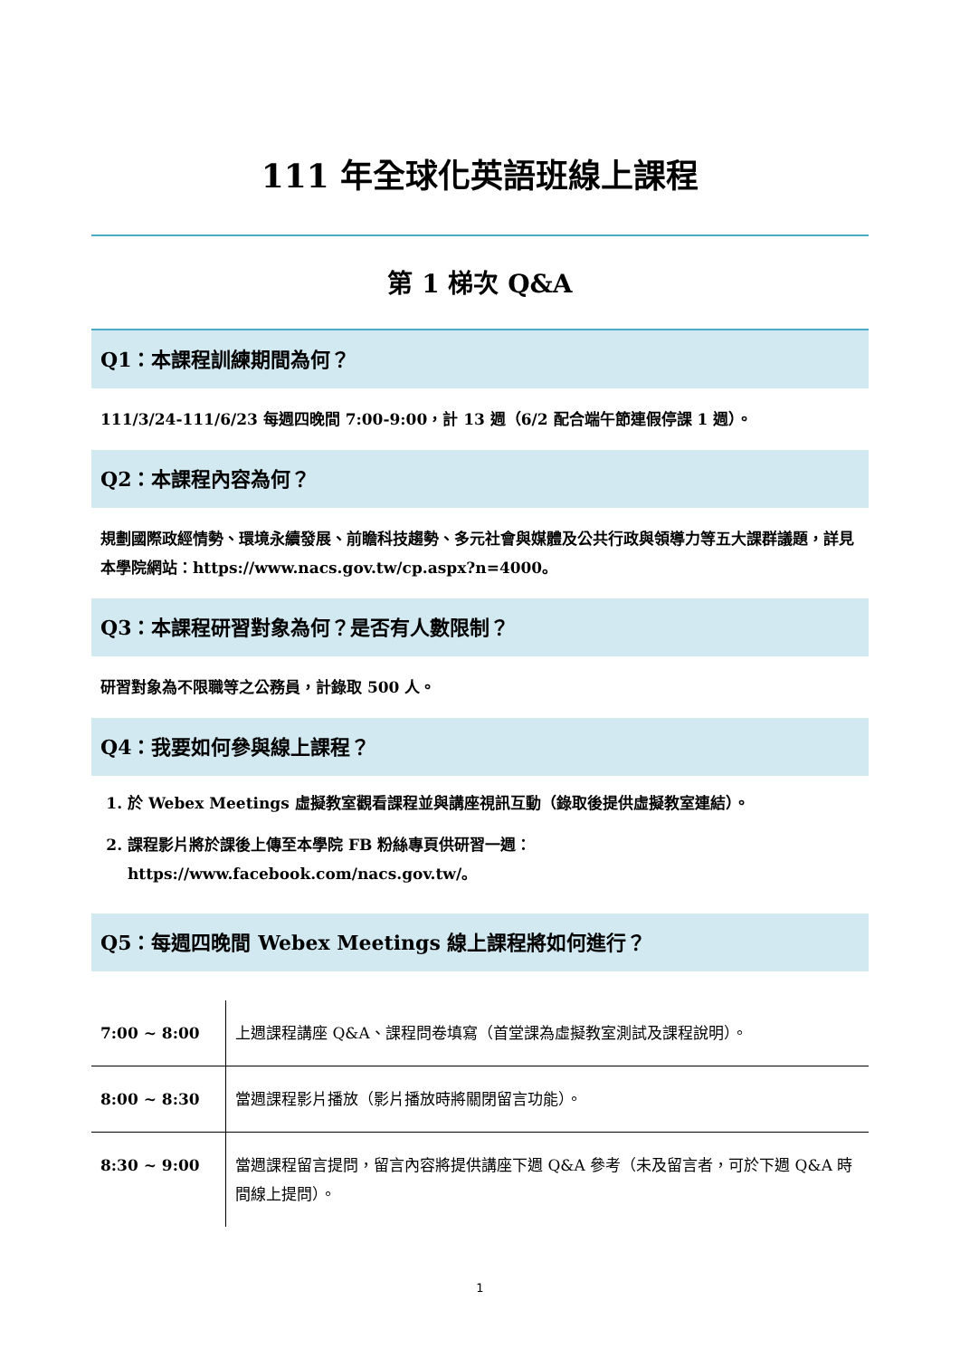111 年全球化英語班線上課程
第 1 梯次 Q&A
Q1：本課程訓練期間為何？
111/3/24-111/6/23 每週四晚間 7:00-9:00，計 13 週（6/2 配合端午節連假停課 1 週）。
Q2：本課程內容為何？
規劃國際政經情勢、環境永續發展、前瞻科技趨勢、多元社會與媒體及公共行政與領導力等五大課群議題，詳見本學院網站：https://www.nacs.gov.tw/cp.aspx?n=4000。
Q3：本課程研習對象為何？是否有人數限制？
研習對象為不限職等之公務員，計錄取 500 人。
Q4：我要如何參與線上課程？
1. 於 Webex Meetings 虛擬教室觀看課程並與講座視訊互動（錄取後提供虛擬教室連結）。
2. 課程影片將於課後上傳至本學院 FB 粉絲專頁供研習一週：
https://www.facebook.com/nacs.gov.tw/。
Q5：每週四晚間 Webex Meetings 線上課程將如何進行？
| 7:00 ~ 8:00 | 上週課程講座 Q&A、課程問卷填寫（首堂課為虛擬教室測試及課程說明）。 |
| 8:00 ~ 8:30 | 當週課程影片播放（影片播放時將關閉留言功能）。 |
| 8:30 ~ 9:00 | 當週課程留言提問，留言內容將提供講座下週 Q&A 參考（未及留言者，可於下週 Q&A 時間線上提問）。 |
1